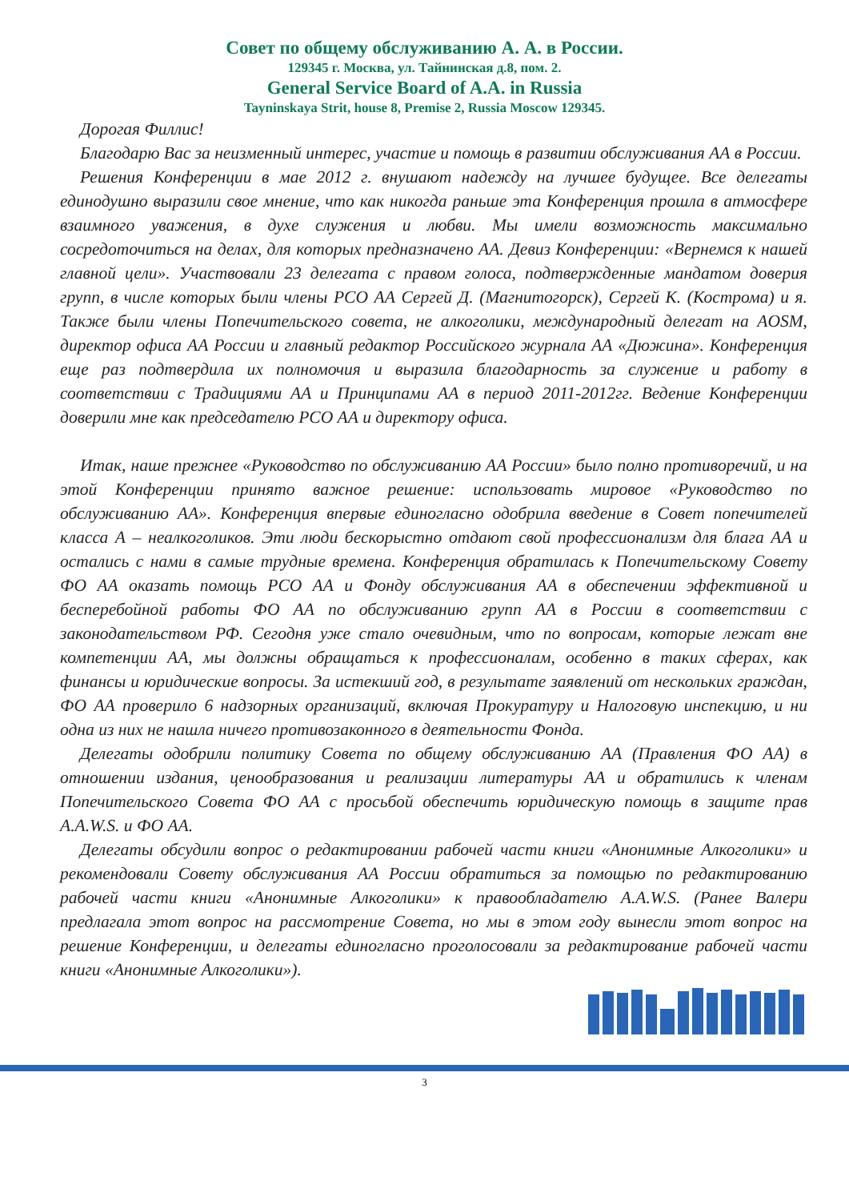Совет по общему обслуживанию А. А. в России.
129345 г. Москва, ул. Тайнинская д.8, пом. 2.
General Service Board of A.A. in Russia
Tayninskaya Strit, house 8, Premise 2, Russia Moscow 129345.
Дорогая Филлис!
Благодарю Вас за неизменный интерес, участие и помощь в развитии обслуживания АА в России.
Решения Конференции в мае 2012 г. внушают надежду на лучшее будущее. Все делегаты единодушно выразили свое мнение, что как никогда раньше эта Конференция прошла в атмосфере взаимного уважения, в духе служения и любви. Мы имели возможность максимально сосредоточиться на делах, для которых предназначено АА. Девиз Конференции: «Вернемся к нашей главной цели». Участвовали 23 делегата с правом голоса, подтвержденные мандатом доверия групп, в числе которых были члены РСО АА Сергей Д. (Магнитогорск), Сергей К. (Кострома) и я. Также были члены Попечительского совета, не алкоголики, международный делегат на AOSM, директор офиса АА России и главный редактор Российского журнала АА «Дюжина». Конференция еще раз подтвердила их полномочия и выразила благодарность за служение и работу в соответствии с Традициями АА и Принципами АА в период 2011-2012гг. Ведение Конференции доверили мне как председателю РСО АА и директору офиса.
Итак, наше прежнее «Руководство по обслуживанию АА России» было полно противоречий, и на этой Конференции принято важное решение: использовать мировое «Руководство по обслуживанию АА». Конференция впервые единогласно одобрила введение в Совет попечителей класса А – неалкоголиков. Эти люди бескорыстно отдают свой профессионализм для блага АА и остались с нами в самые трудные времена. Конференция обратилась к Попечительскому Совету ФО АА оказать помощь РСО АА и Фонду обслуживания АА в обеспечении эффективной и бесперебойной работы ФО АА по обслуживанию групп АА в России в соответствии с законодательством РФ. Сегодня уже стало очевидным, что по вопросам, которые лежат вне компетенции АА, мы должны обращаться к профессионалам, особенно в таких сферах, как финансы и юридические вопросы. За истекший год, в результате заявлений от нескольких граждан, ФО АА проверило 6 надзорных организаций, включая Прокуратуру и Налоговую инспекцию, и ни одна из них не нашла ничего противозаконного в деятельности Фонда.
Делегаты одобрили политику Совета по общему обслуживанию АА (Правления ФО АА) в отношении издания, ценообразования и реализации литературы АА и обратились к членам Попечительского Совета ФО АА с просьбой обеспечить юридическую помощь в защите прав A.A.W.S. и ФО АА.
Делегаты обсудили вопрос о редактировании рабочей части книги «Анонимные Алкоголики» и рекомендовали Совету обслуживания АА России обратиться за помощью по редактированию рабочей части книги «Анонимные Алкоголики» к правообладателю A.A.W.S. (Ранее Валери предлагала этот вопрос на рассмотрение Совета, но мы в этом году вынесли этот вопрос на решение Конференции, и делегаты единогласно проголосовали за редактирование рабочей части книги «Анонимные Алкоголики»).
3